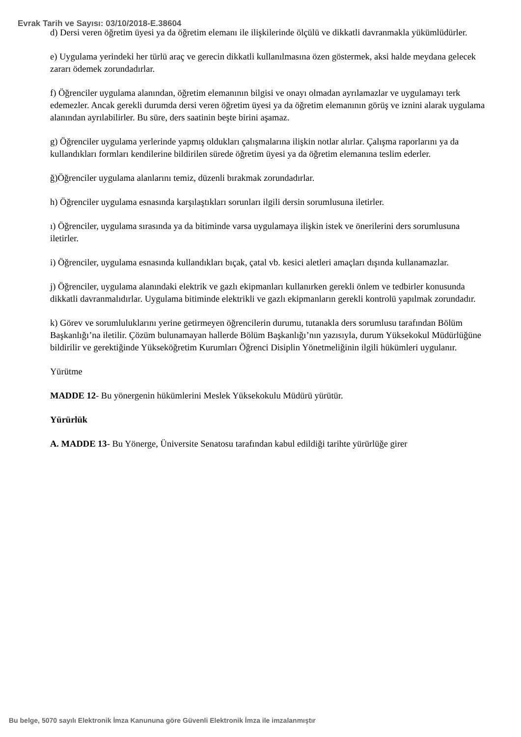Evrak Tarih ve Sayısı: 03/10/2018-E.38604
d) Dersi veren öğretim üyesi ya da öğretim elemanı ile ilişkilerinde ölçülü ve dikkatli davranmakla yükümlüdürler.
e) Uygulama yerindeki her türlü araç ve gerecin dikkatli kullanılmasına özen göstermek, aksi halde meydana gelecek zararı ödemek zorundadırlar.
f) Öğrenciler uygulama alanından, öğretim elemanının bilgisi ve onayı olmadan ayrılamazlar ve uygulamayı terk edemezler. Ancak gerekli durumda dersi veren öğretim üyesi ya da öğretim elemanının görüş ve iznini alarak uygulama alanından ayrılabilirler. Bu süre, ders saatinin beşte birini aşamaz.
g) Öğrenciler uygulama yerlerinde yapmış oldukları çalışmalarına ilişkin notlar alırlar. Çalışma raporlarını ya da kullandıkları formları kendilerine bildirilen sürede öğretim üyesi ya da öğretim elemanına teslim ederler.
ğ)Öğrenciler uygulama alanlarını temiz, düzenli bırakmak zorundadırlar.
h) Öğrenciler uygulama esnasında karşılaştıkları sorunları ilgili dersin sorumlusuna iletirler.
ı) Öğrenciler, uygulama sırasında ya da bitiminde varsa uygulamaya ilişkin istek ve önerilerini ders sorumlusuna iletirler.
i) Öğrenciler, uygulama esnasında kullandıkları bıçak, çatal vb. kesici aletleri amaçları dışında kullanamazlar.
j) Öğrenciler, uygulama alanındaki elektrik ve gazlı ekipmanları kullanırken gerekli önlem ve tedbirler konusunda dikkatli davranmalıdırlar. Uygulama bitiminde elektrikli ve gazlı ekipmanların gerekli kontrolü yapılmak zorundadır.
k) Görev ve sorumluluklarını yerine getirmeyen öğrencilerin durumu, tutanakla ders sorumlusu tarafından Bölüm Başkanlığı’na iletilir. Çözüm bulunamayan hallerde Bölüm Başkanlığı’nın yazısıyla, durum Yüksekokul Müdürlüğüne bildirilir ve gerektiğinde Yükseköğretim Kurumları Öğrenci Disiplin Yönetmeliğinin ilgili hükümleri uygulanır.
Yürütme
MADDE 12- Bu yönergenin hükümlerini Meslek Yüksekokulu Müdürü yürütür.
Yürürlük
A. MADDE 13- Bu Yönerge, Üniversite Senatosu tarafından kabul edildiği tarihte yürürlüğe girer
Bu belge, 5070 sayılı Elektronik İmza Kanununa göre Güvenli Elektronik İmza ile imzalanmıştır